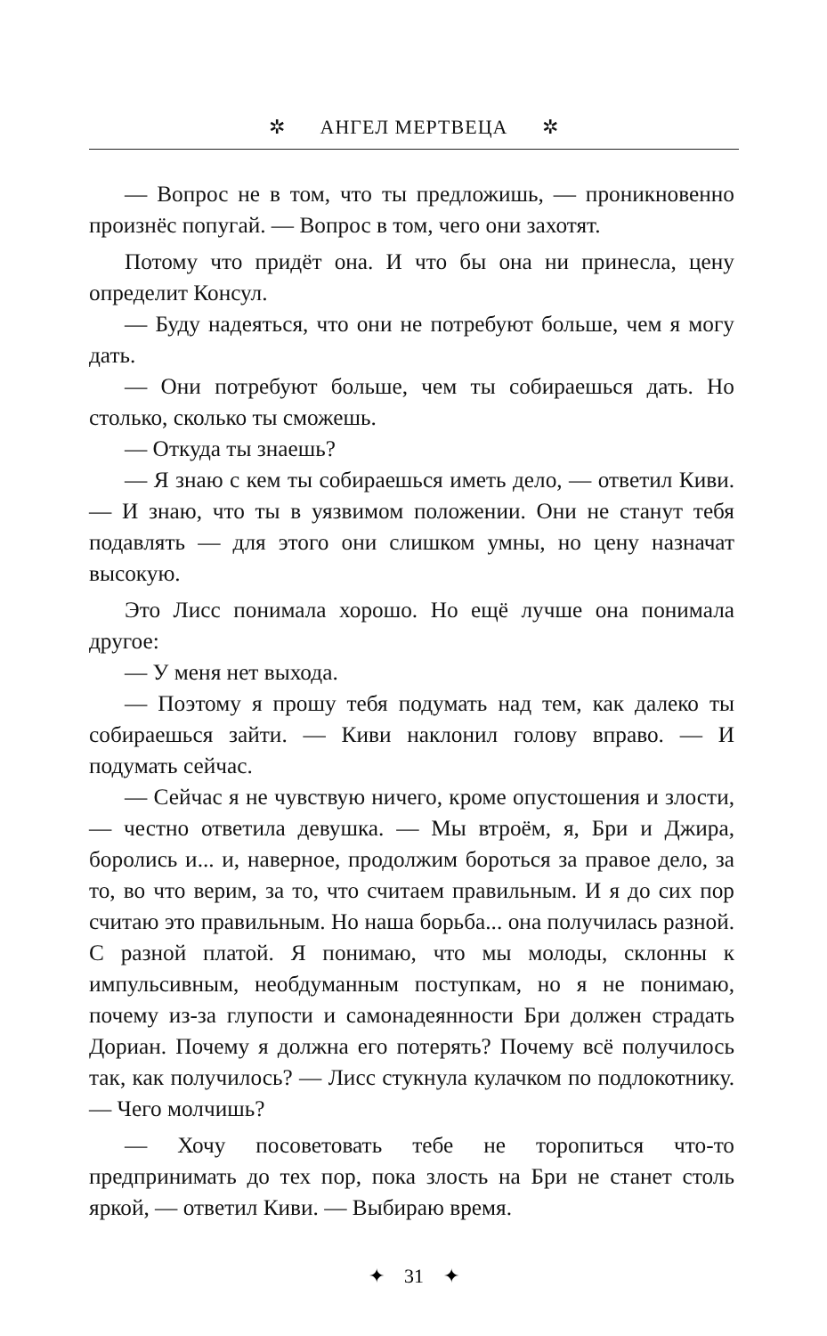✲ АНГЕЛ МЕРТВЕЦА ✲
— Вопрос не в том, что ты предложишь, — проникновенно произнёс попугай. — Вопрос в том, чего они захотят.
Потому что придёт она. И что бы она ни принесла, цену определит Консул.
— Буду надеяться, что они не потребуют больше, чем я могу дать.
— Они потребуют больше, чем ты собираешься дать. Но столько, сколько ты сможешь.
— Откуда ты знаешь?
— Я знаю с кем ты собираешься иметь дело, — ответил Киви. — И знаю, что ты в уязвимом положении. Они не станут тебя подавлять — для этого они слишком умны, но цену назначат высокую.
Это Лисс понимала хорошо. Но ещё лучше она понимала другое:
— У меня нет выхода.
— Поэтому я прошу тебя подумать над тем, как далеко ты собираешься зайти. — Киви наклонил голову вправо. — И подумать сейчас.
— Сейчас я не чувствую ничего, кроме опустошения и злости, — честно ответила девушка. — Мы втроём, я, Бри и Джира, боролись и... и, наверное, продолжим бороться за правое дело, за то, во что верим, за то, что считаем правильным. И я до сих пор считаю это правильным. Но наша борьба... она получилась разной. С разной платой. Я понимаю, что мы молоды, склонны к импульсивным, необдуманным поступкам, но я не понимаю, почему из-за глупости и самонадеянности Бри должен страдать Дориан. Почему я должна его потерять? Почему всё получилось так, как получилось? — Лисс стукнула кулачком по подлокотнику. — Чего молчишь?
— Хочу посоветовать тебе не торопиться что-то предпринимать до тех пор, пока злость на Бри не станет столь яркой, — ответил Киви. — Выбираю время.
✦ 31 ✦